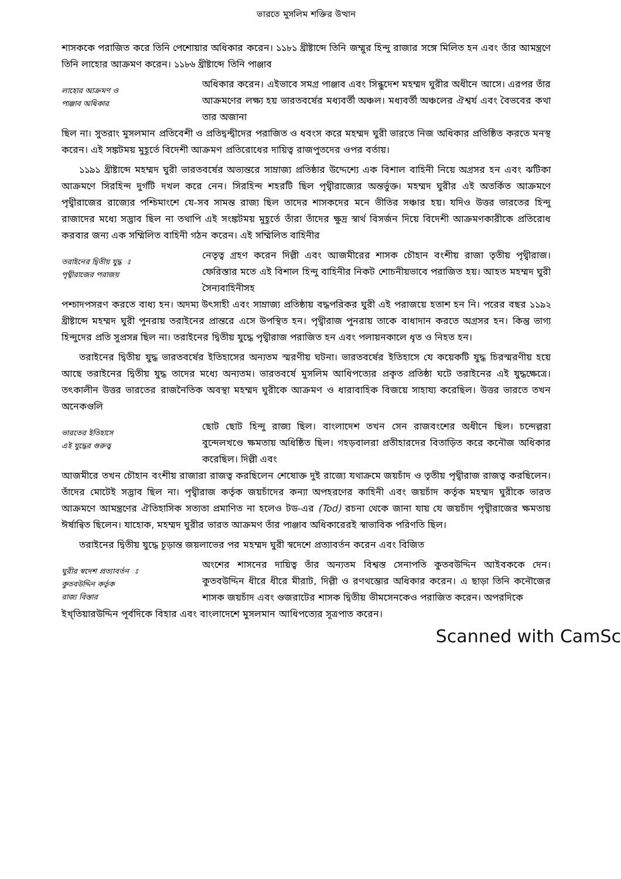ভারতে মুসলিম শক্তির উত্থান
শাসককে পরাজিত করে তিনি পেশোয়ার অধিকার করেন। ১১৮১ খ্রীষ্টাব্দে তিনি জম্মুর হিন্দু রাজার সঙ্গে মিলিত হন এবং তাঁর আমন্ত্রণে তিনি লাহোর আক্রমণ করেন। ১১৮৬ খ্রীষ্টাব্দে তিনি পাঞ্জাব
লাহোর আক্রমণ ও
পাঞ্জাব অধিকার
অধিকার করেন। এইভাবে সমগ্র পাঞ্জাব এবং সিন্ধুদেশ মহম্মদ ঘুরীর অধীনে আসে। এরপর তাঁর আক্রমণের লক্ষ্য হয় ভারতবর্ষের মধ্যবর্তী অঞ্চল। মধ্যবর্তী অঞ্চলের ঐশ্বর্য এবং বৈভবের কথা তার অজানা
ছিল না। সুতরাং মুসলমান প্রতিবেশী ও প্রতিদ্বন্দ্বীদের পরাজিত ও ধবংস করে মহম্মদ ঘুরী ভারতে নিজ অধিকার প্রতিষ্ঠিত করতে মনস্থ করেন। এই সঙ্কটময় মুহূর্তে বিদেশী আক্রমণ প্রতিরোধের দায়িত্ব রাজপুতদের ওপর বর্তায়।
১১৯১ খ্রীষ্টাব্দে মহম্মদ ঘুরী ভারতবর্ষের অভ্যন্তরে সাম্রাজ্য প্রতিষ্ঠার উদ্দেশ্যে এক বিশাল বাহিনী নিয়ে অগ্রসর হন এবং ঝটিকা আক্রমণে সিরহিন্দ দুর্গটি দখল করে নেন। সিরহিন্দ শহরটি ছিল পৃথ্বীরাজ্যের অন্তর্ভুক্ত। মহম্মদ ঘুরীর এই অতর্কিত আক্রমণে পৃথ্বীরাজের রাজ্যের পশ্চিমাংশে যে-সব সামন্ত রাজ্য ছিল তাদের শাসকদের মনে ভীতির সঞ্চার হয়। যদিও উত্তর ভারতের হিন্দু রাজাদের মধ্যে সদ্ভাব ছিল না তথাপি এই সংঙ্কটময় মুহূর্তে তাঁরা তাঁদের ক্ষুদ্র স্বার্থ বিসর্জন দিয়ে বিদেশী আক্রমণকারীকে প্রতিরোধ করবার জন্য এক সম্মিলিত বাহিনী গঠন করেন। এই সম্মিলিত বাহিনীর
তরাইনের দ্বিতীয় যুদ্ধ ঃ
পৃথ্বীরাজের পরাজয়
নেতৃত্ব গ্রহণ করেন দিল্লী এবং আজমীরের শাসক চৌহান বংশীয় রাজা তৃতীয় পৃথ্বীরাজ। ফেরিস্তার মতে এই বিশাল হিন্দু বাহিনীর নিকট শোচনীয়ভাবে পরাজিত হয়। আহত মহম্মদ ঘুরী সৈন্যবাহিনীসহ
পশ্চাদপসরণ করতে বাধ্য হন। অদম্য উৎসাহী এবং সাম্রাজ্য প্রতিষ্ঠায় বদ্ধপরিকর ঘুরী এই পরাজয়ে হতাশ হন নি। পরের বছর ১১৯২ খ্রীষ্টাব্দে মহম্মদ ঘুরী পুনরায় তরাইনের প্রান্তরে এসে উপস্থিত হন। পৃথ্বীরাজ পুনরায় তাকে বাধাদান করতে অগ্রসর হন। কিন্তু ভাগ্য হিন্দুদের প্রতি সুপ্রসন্ন ছিল না। তরাইনের দ্বিতীয় যুদ্ধে পৃথ্বীরাজ পরাজিত হন এবং পলায়নকালে ধৃত ও নিহত হন।
তরাইনের দ্বিতীয় যুদ্ধ ভারতবর্ষের ইতিহাসের অন্যতম স্মরণীয় ঘটনা। ভারতবর্ষের ইতিহাসে যে কয়েকটি যুদ্ধ চিরস্মরণীয় হয়ে আছে তরাইনের দ্বিতীয় যুদ্ধ তাদের মধ্যে অন্যতম। ভারতবর্ষে মুসলিম আধিপত্যের প্রকৃত প্রতিষ্ঠা ঘটে তরাইনের এই যুদ্ধক্ষেত্রে। তৎকালীন উত্তর ভারতের রাজনৈতিক অবস্থা মহম্মদ ঘুরীকে আক্রমণ ও ধারাবাহিক বিজয়ে সাহায্য করেছিল। উত্তর ভারতে তখন অনেকগুলি
ভারতের ইতিহাসে
এই যুদ্ধের গুরুত্ব
ছোট ছোট হিন্দু রাজ্য ছিল। বাংলাদেশ তখন সেন রাজবংশের অধীনে ছিল। চন্দেল্লরা বুন্দেলখণ্ডে ক্ষমতায় অধিষ্ঠিত ছিল। গহড়বালরা প্রতীহারদের বিতাড়িত করে কনৌজ অধিকার করেছিল। দিল্লী এবং
আজমীরে তখন চৌহান বংশীয় রাজারা রাজত্ব করছিলেন শেষোক্ত দুই রাজ্যে যথাক্রমে জয়চাঁদ ও তৃতীয় পৃথ্বীরাজ রাজত্ব করছিলেন। তাঁদের মোটেই সদ্ভাব ছিল না। পৃথ্বীরাজ কর্তৃক জয়চাঁদের কন্যা অপহরণের কাহিনী এবং জয়চাঁদ কর্তৃক মহম্মদ ঘুরীকে ভারত আক্রমণে আমন্ত্রণের ঐতিহাসিক সত্যতা প্রমাণিত না হলেও টড-এর (Tod) রচনা থেকে জানা যায় যে জয়চাঁদ পৃথ্বীরাজের ক্ষমতায় ঈর্ষান্বিত ছিলেন। যাহোক, মহম্মদ ঘুরীর ভারত আক্রমণ তাঁর পাঞ্জাব অধিকারেরই স্বাভাবিক পরিণতি ছিল।
তরাইনের দ্বিতীয় যুদ্ধে চূড়ান্ত জয়লাভের পর মহম্মদ ঘুরী স্বদেশে প্রত্যাবর্তন করেন এবং বিজিত
ঘুরীর স্বদেশ প্রত্যাবর্তন ঃ
কুতবউদ্দিন কর্তৃক
রাজ্য বিস্তার
অংশের শাসনের দায়িত্ব তাঁর অন্যতম বিশ্বস্ত সেনাপতি কুতবউদ্দিন আইবককে দেন। কুতবউদ্দিন ধীরে ধীরে মীরাট, দিল্লী ও রণথম্ভোর অধিকার করেন। এ ছাড়া তিনি কনৌজের শাসক জয়চাঁদ এবং গুজরাটের শাসক দ্বিতীয় ভীমসেনকেও পরাজিত করেন। অপরদিকে
ইখ্তিয়ারউদ্দিন পূর্বদিকে বিহার এবং বাংলাদেশে মুসলমান আধিপত্যের সূত্রপাত করেন।
Scanned with CamSc